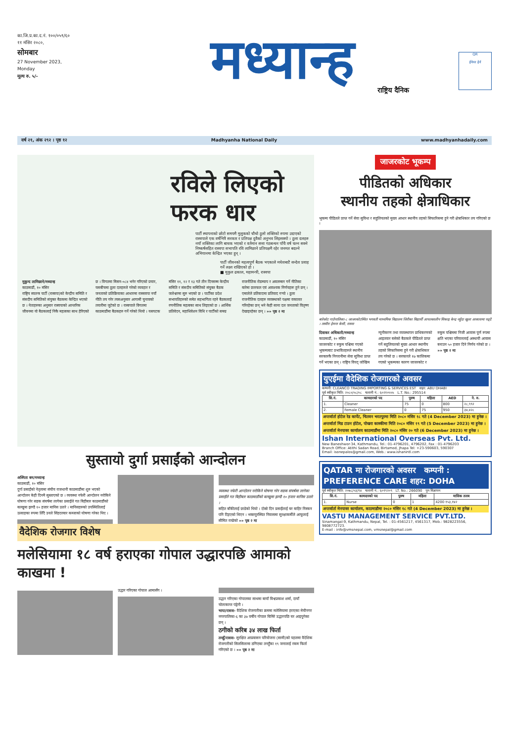का.जि.प्र.का.द.नं. १००/०५९/६०
११ मंसिर २०८०,
सोमबार
27 November 2023,
Monday
मूल्य रु. ५/-
मध्यान्ह
राष्ट्रिय दैनिक
QR
ईपेपर हेर्न
वर्ष २१, अंक २९२ । पृष्ठ १२ Madhyanha National Daily www.madhyanhadaily.com
रविले लिएको फरक धार
पार्टी स्थापनाको छोटो समयमै मुलुकको चौथो ठूलो शक्तिको रुपमा उदाएको रास्वपाले एक वर्षभित्रै सरकार र प्रतिपक्ष दुवैको अनुभव लिइसक्यो । ठूला दलहरु नयाँ शक्तिका लागि बाधक भएको र वर्तमान सत्ता गठबन्धन पाँचै वर्ष चल्न सक्ने निष्कर्षसहित रास्वपा सभापति रवि लामिछाने प्रतिपक्षमै रहेर जनमत बदल्ने अभियानमा केन्द्रित भएका हुन् ।
पार्टी जीवनको महत्वपूर्ण बैठक भएकाले मधेशबाटै सन्देश प्रवाह गर्ने लक्ष्य राखिएको हो ।
■ मुकुल ढकाल, महामन्त्री, रास्वपा
मुकुन्द लामिछाने/मध्यान्ह
काठमाडौं, १० मंसिर
राष्ट्रिय स्वतन्त्र पार्टी (रास्वपा)को केन्द्रीय समिति र संसदीय समितिको संयुक्त बैठकमा केन्द्रित भएको छ । नेताहरुका अनुसार रास्वपाको आन्तरिक जीवनमा यो बैठकलाई निकै महत्वका साथ हेरिएको छ । विगतमा मिसन-०८४ भनेर गरिएको प्रचार, यसबीचमा ठूला दलहरुले गरेको व्यवहार र जनताको प्रतिक्रियाका आधारमा रास्सवपा नयाँ नीति तय गरेर त्यसअनुसार आगामी चुनावको तयारीमा जुटेको छ । रास्वपाले विगतमा काठमाडौंमा बैठकहरु गर्ने गरेको थियो । यसपटक मंसिर ११, १२ र १३ गते तीन दिनसम्म केन्द्रीय समिति र संसदीय समितिको संयुक्त बैठक जलेश्वरमा सुरु भएको छ । पार्टीका प्रदेश सभापतिहरुको समेत सहभागिता रहने बैठकलाई रणनीतिक महत्वका साथ लिइएको छ । आर्थिक प्रतिवेदन, महाधिवेशन विधि र पार्टीको समग्र राजनीतिक रोडम्याप र अवलम्बन गर्ने नीतिका बारेमा छलफल एवं आवश्यक निर्णयहरू हुने छन् । एमालेले प्रतिवादमा प्रतिवाद गऱ्यो । ठूला राजनीतिक दलहरु व्यवस्थाको पक्षमा वकालत गरिरहेका छन् भने केही साना दल जनताको वितृष्ण देखाइरहेका छन् । »» पृष्ठ २ मा
सुस्तायो दुर्गा प्रसाईंको आन्दोलन
अस्मिता बम/मध्यान्ह
काठमाडौं, १० मंसिर
दुर्गा प्रसाईंको नेतृत्वमा संघीय राजधानी काठमाडौंमा शुरु भएको आन्दोलन केही दिनमै सुस्ताएको छ । व्यवस्था नफेरी आन्दोलन नरोकिने घोषणा गरेर सडक संघर्षमा लागेका प्रसाईंले गत बिहीबार काठमाडौंको बल्खुमा झण्डै १० हजार मानिस उतारे । मानिसहरुको उपस्थितिलाई उत्साहका रुपमा लिँदै उनले सिंहदरबार कब्जाको घोषणा गरेका थिए ।
व्यवस्था नफेरी आन्दोलन नरोकिने घोषणा गरेर सडक संघर्षमा लागेका प्रसाईंले गत बिहीबार काठमाडौंको बल्खुमा झण्डै १० हजार मानिस उतारे ।
सहित बाँकीलाई छाडेको थियो । दोस्रो दिन प्रसाईंलाई घर बाहिर निस्कन पनि दिइएको थिएन । भक्तपुरस्थित निवासमा सुरक्षाकर्मीले आफूलाई सीमित राखेको »» पृष्ठ २ मा
वैदेशिक रोजगार विशेष
मलेसियामा १८ वर्ष हराएका गोपाल उद्धारपछि आमाको काखमा !
उद्धार गरिएका गोपाल आमासँग ।
उद्धार गरिएका गोपालका साथमा बायाँ विश्वप्रकाश शर्मा, दायाँ चोलाकान्त पंड्रेनी ।
भापा/रासस- वैदेशिक रोजगारीका क्रममा मलेसियामा हराएका मेचीनगर नगरपालिका-६ का ३७ वर्षीय गोपाल घिमिरे उद्धारपछि घर आइपुगेका छन् ।
ठगीको करिब ३४ लाख फिर्ता
तनहुँ/रासस- सुरक्षित आप्रवासन परियोजना (सामी)को पहलमा वैदेशिक रोजगारीको सिलसिलामा ठगिएका तनहुँका १९ जनालाई रकम फिर्ता गरिएको छ । »» पृष्ठ २ मा
जाजरकोट भूकम्प
पीडितको अधिकार
स्थानीय तहको क्षेत्राधिकार
भूकम्प पीडितले प्राप्त गर्ने सेवा सुविधा र सहुलियतको मुख्य आधार स्थानीय तहको सिफारिसमा हुने गरी क्षेत्राधिकार तय गरिएको छ ।
बारेकोट गाउँपालिका-८ जाजरकोटस्थित भगवती माध्यमिक विद्यालय जिरीका विद्यार्थी आपतकालीन सिकाइ केन्द्र नहुँदा खुला आकाशमा पढ्दै । तस्वीरः हेमन्त केसी, रासस
दिवाकर अधिकारी/मध्यान्ह
काठमाडौं, १० मंसिर
जाजरकोट र रुकुम पश्चिमा गएको भूकम्पबाट प्रभावितहरुले स्थानीय सरकारकै निगरानीमा सेवा सुविधा प्राप्त गर्ने भएका छन् । राष्ट्रिय विपद् जोखिम न्यूनीकरण तथा व्यवस्थापन प्राधिकरणको आइतवार बसेको बैठकले पीडितले प्राप्त गर्ने सहुलियतको मुख्य आधार स्थानीय तहको सिफारिसमा हुने गरी क्षेत्राधिकार तय गरेको छ । सरकारले १७ कात्तिकमा गएको भूकम्पका कारण जाजरकोट र रुकुम पश्चिममा निजी आवास पूर्ण रुपमा क्षति भएका परिवारलाई अस्थायी आवास बनाउन ५० हजार दिने निर्णय गरेको छ । »» पृष्ठ २ मा
युएईमा वैदेशिक रोजगारको अवसर
कम्पनी: CLEANCO TRADING IMPORTING & SERVICES EST शहर: ABU DHABI
पूर्व स्वीकृत मिति: २०८०/०८/०८ चलानी नं.: ६०२१०५५५ L.T. No.: 295514
| सि.नं. | कामदारको पद | पुरुष | महिला | AED | ने. रु. |
| --- | --- | --- | --- | --- | --- |
| 1. | Cleaner | 75 | 0 | 800 | २८,९९२ |
| 2. | Female Cleaner | 0 | 75 | 950 | ३४,४२८ |
अन्तर्वार्ता होटेल रेड कार्पेट, चितवन भरतपुरमा मिति २०८० मंसिर १८ गते (4 December 2023) मा हुनेछ ।
अन्तर्वार्ता मिड टाउन होटेल, पोखरा कास्कीमा मिति २०८० मंसिर १९ गते (5 December 2023) मा हुनेछ ।
अन्तर्वार्ता मेनपावर कार्यालय काठमाडौंमा मिति २०८० मंसिर २० गते (6 December 2023) मा हुनेछ ।
Ishan International Overseas Pvt. Ltd.
New Baneshwor-34, Kathmandu, Tel.: 01-4796201, 4796202, Fax : 01-4796203
Branch Office: Atithi Sadan Road, Birtamod, Jhapa Tel: +23-590603, 590307
Email: isonepalos@gmail.com, Web.: www.ishanintl.com
QATAR मा रोजगारको अवसर कम्पनी : PREFERENCE CARE शहर: DOHA
पूर्व स्वीकृत मिति: २०७८/०३/१४ चलानी नं.: ६०१९२०९ LT. No.: 266090 पुन विज्ञापन
| सि.नं. | कामदारको पद | पुरुष | महिला | मासिक तलब |
| --- | --- | --- | --- | --- |
| 1. | Nurse | 0 | 1 | 4200 १५३,१४२ |
अन्तर्वार्ता मेनपावर कार्यालय, काठमाडौमा २०८० मंसिर १८ गते (4 December 2023) मा हुनेछ ।
VASTU MANAGEMENT SERVICE PVT.LTD.
Sinamangal-9, Kathmandu, Nepal, Tel. : 01-4561217, 4561317, Mob.: 9828223556, 9808772723.
E-mail : info@vmsnepal.com, vmsnepal@gmail.com